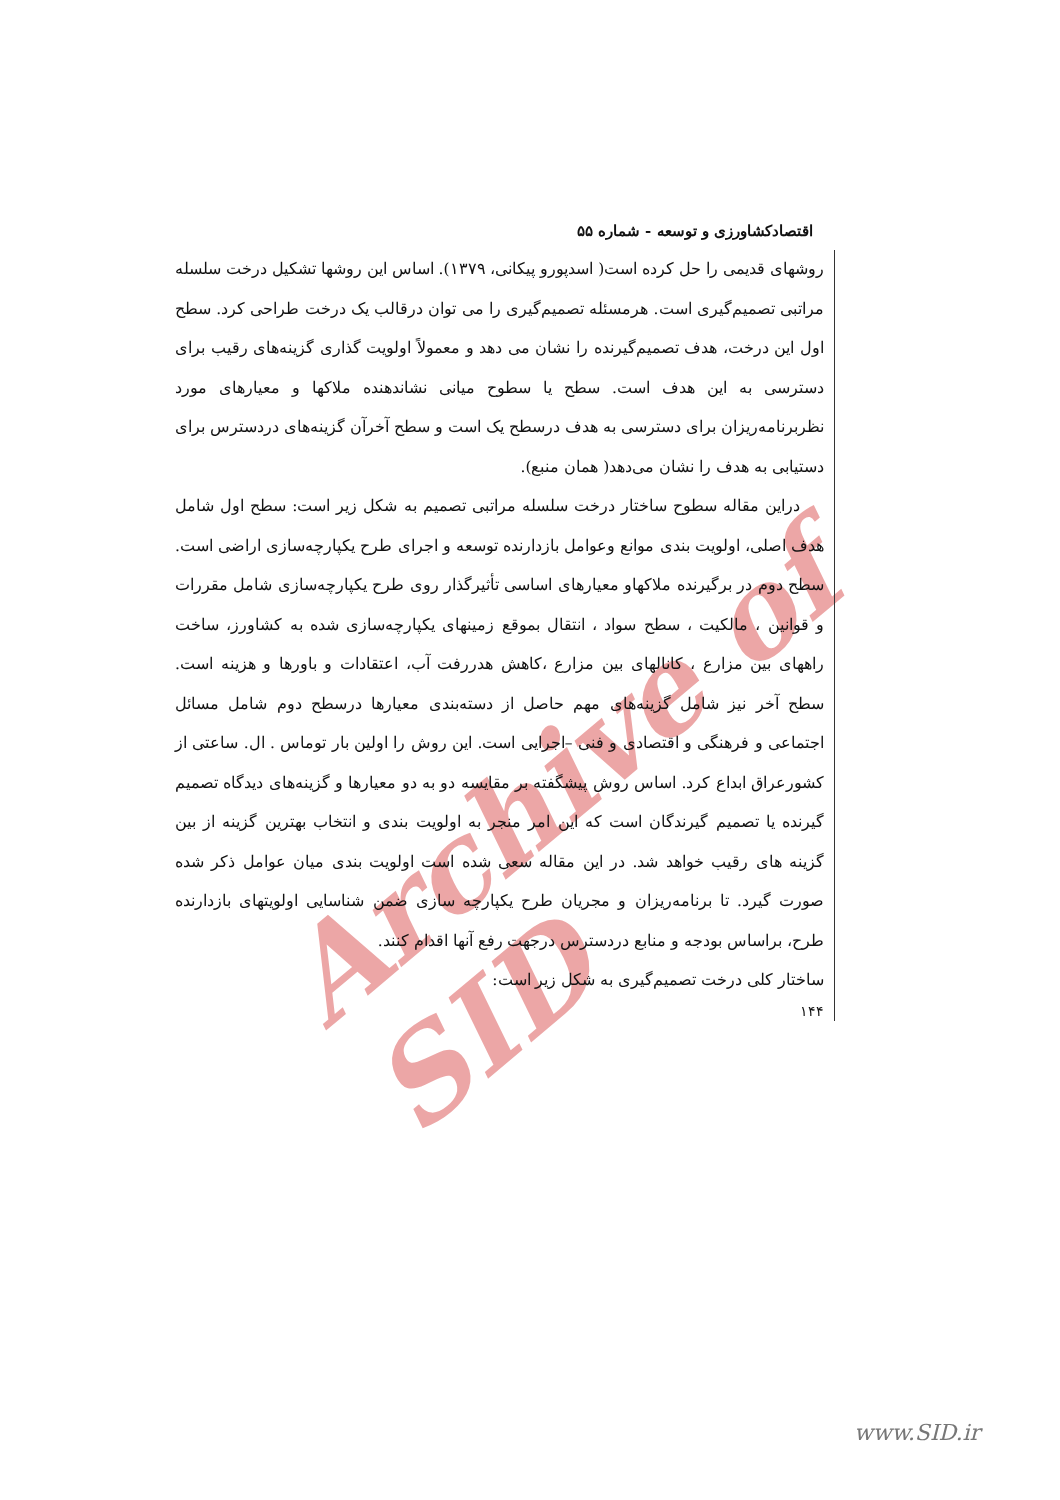Archive of SID
اقتصادکشاورزی و توسعه - شماره ۵۵
روشهای قدیمی را حل کرده است( اسدپورو پیکانی، ۱۳۷۹). اساس این روشها تشکیل درخت سلسله مراتبی تصمیم‌گیری است. هرمسئله تصمیم‌گیری را می توان درقالب یک درخت طراحی کرد. سطح اول این درخت، هدف تصمیم‌گیرنده را نشان می دهد و معمولاً اولویت گذاری گزینه‌های رقیب برای دسترسی به این هدف است. سطح یا سطوح میانی نشاندهنده ملاکها و معیارهای مورد نظربرنامه‌ریزان برای دسترسی به هدف درسطح یک است و سطح آخرآن گزینه‌های دردسترس برای دستیابی به هدف را نشان می‌دهد( همان منبع).
دراین مقاله سطوح ساختار درخت سلسله مراتبی تصمیم به شکل زیر است: سطح اول شامل هدف اصلی، اولویت بندی موانع وعوامل بازدارنده توسعه و اجرای طرح یکپارچه‌سازی اراضی است. سطح دوم در برگیرنده ملاکهاو معیارهای اساسی تأثیرگذار روی طرح یکپارچه‌سازی شامل مقررات و قوانین ، مالکیت ، سطح سواد ، انتقال بموقع زمینهای یکپارچه‌سازی شده به کشاورز، ساخت راههای بین مزارع ، کانالهای بین مزارع ،کاهش هدررفت آب، اعتقادات و باورها و هزینه است. سطح آخر نیز شامل گزینه‌های مهم حاصل از دسته‌بندی معیارها درسطح دوم شامل مسائل اجتماعی و فرهنگی و اقتصادی و فنی –اجرایی است. این روش را اولین بار توماس . ال. ساعتی از کشورعراق ابداع کرد. اساس روش پیشگفته بر مقایسه دو به دو معیارها و گزینه‌های دیدگاه تصمیم گیرنده یا تصمیم گیرندگان است که این امر منجر به اولویت بندی و انتخاب بهترین گزینه از بین گزینه های رقیب خواهد شد. در این مقاله سعی شده است اولویت بندی میان عوامل ذکر شده صورت گیرد. تا برنامه‌ریزان و مجریان طرح یکپارچه سازی ضمن شناسایی اولویتهای بازدارنده طرح، براساس بودجه و منابع دردسترس درجهت رفع آنها اقدام کنند.
ساختار کلی درخت تصمیم‌گیری به شکل زیر است:
۱۴۴
www.SID.ir